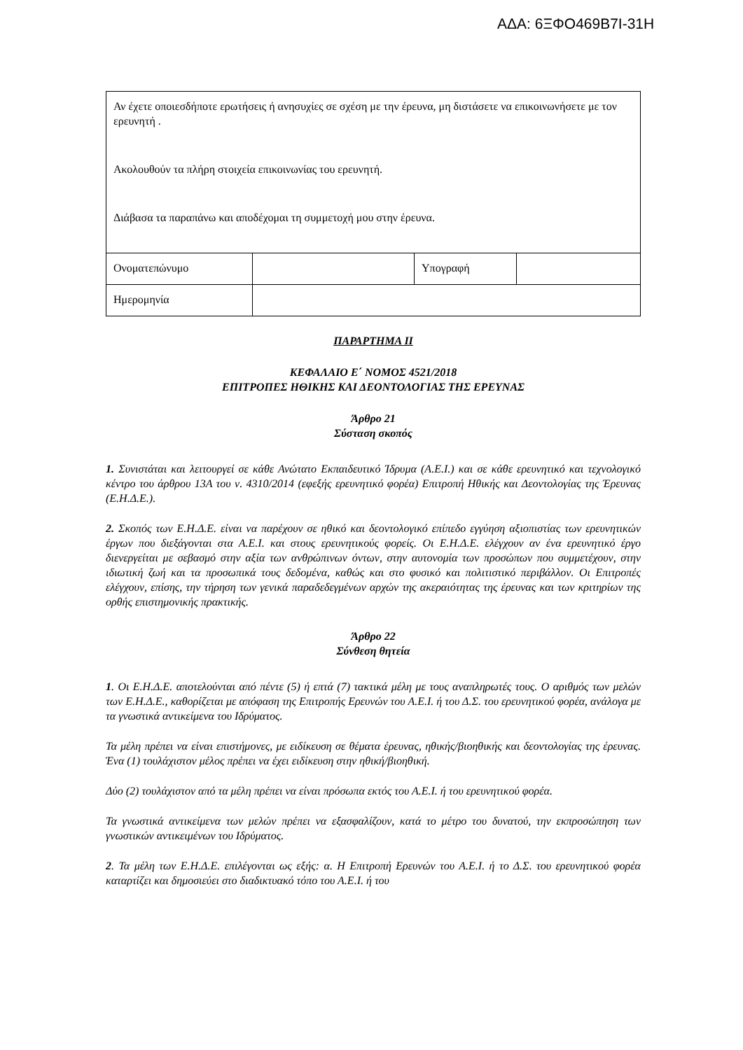ΑΔΑ: 6ΞΦΟ469Β7Ι-31Η
| Αν έχετε οποιεσδήποτε ερωτήσεις ή ανησυχίες σε σχέση με την έρευνα, μη διστάσετε να επικοινωνήσετε με τον ερευνητή . Ακολουθούν τα πλήρη στοιχεία επικοινωνίας του ερευνητή. Διάβασα τα παραπάνω και αποδέχομαι τη συμμετοχή μου στην έρευνα. | | | |
| Ονοματεπώνυμο | | Υπογραφή | |
| Ημερομηνία | | | |
ΠΑΡΑΡΤΗΜΑ ΙΙ
ΚΕΦΑΛΑΙΟ Ε΄ ΝΟΜΟΣ 4521/2018
ΕΠΙΤΡΟΠΕΣ ΗΘΙΚΗΣ ΚΑΙ ΔΕΟΝΤΟΛΟΓΙΑΣ ΤΗΣ ΕΡΕΥΝΑΣ
Άρθρο 21
Σύσταση σκοπός
1. Συνιστάται και λειτουργεί σε κάθε Ανώτατο Εκπαιδευτικό Ίδρυμα (Α.Ε.Ι.) και σε κάθε ερευνητικό και τεχνολογικό κέντρο του άρθρου 13Α του ν. 4310/2014 (εφεξής ερευνητικό φορέα) Επιτροπή Ηθικής και Δεοντολογίας της Έρευνας (Ε.Η.Δ.Ε.).
2. Σκοπός των Ε.Η.Δ.Ε. είναι να παρέχουν σε ηθικό και δεοντολογικό επίπεδο εγγύηση αξιοπιστίας των ερευνητικών έργων που διεξάγονται στα Α.Ε.Ι. και στους ερευνητικούς φορείς. Οι Ε.Η.Δ.Ε. ελέγχουν αν ένα ερευνητικό έργο διενεργείται με σεβασμό στην αξία των ανθρώπινων όντων, στην αυτονομία των προσώπων που συμμετέχουν, στην ιδιωτική ζωή και τα προσωπικά τους δεδομένα, καθώς και στο φυσικό και πολιτιστικό περιβάλλον. Οι Επιτροπές ελέγχουν, επίσης, την τήρηση των γενικά παραδεδεγμένων αρχών της ακεραιότητας της έρευνας και των κριτηρίων της ορθής επιστημονικής πρακτικής.
Άρθρο 22
Σύνθεση θητεία
1. Οι Ε.Η.Δ.Ε. αποτελούνται από πέντε (5) ή επτά (7) τακτικά μέλη με τους αναπληρωτές τους. Ο αριθμός των μελών των Ε.Η.Δ.Ε., καθορίζεται με απόφαση της Επιτροπής Ερευνών του Α.Ε.Ι. ή του Δ.Σ. του ερευνητικού φορέα, ανάλογα με τα γνωστικά αντικείμενα του Ιδρύματος.
Τα μέλη πρέπει να είναι επιστήμονες, με ειδίκευση σε θέματα έρευνας, ηθικής/βιοηθικής και δεοντολογίας της έρευνας. Ένα (1) τουλάχιστον μέλος πρέπει να έχει ειδίκευση στην ηθική/βιοηθική.
Δύο (2) τουλάχιστον από τα μέλη πρέπει να είναι πρόσωπα εκτός του Α.Ε.Ι. ή του ερευνητικού φορέα.
Τα γνωστικά αντικείμενα των μελών πρέπει να εξασφαλίζουν, κατά το μέτρο του δυνατού, την εκπροσώπηση των γνωστικών αντικειμένων του Ιδρύματος.
2. Τα μέλη των Ε.Η.Δ.Ε. επιλέγονται ως εξής: α. Η Επιτροπή Ερευνών του Α.Ε.Ι. ή το Δ.Σ. του ερευνητικού φορέα καταρτίζει και δημοσιεύει στο διαδικτυακό τόπο του Α.Ε.Ι. ή του